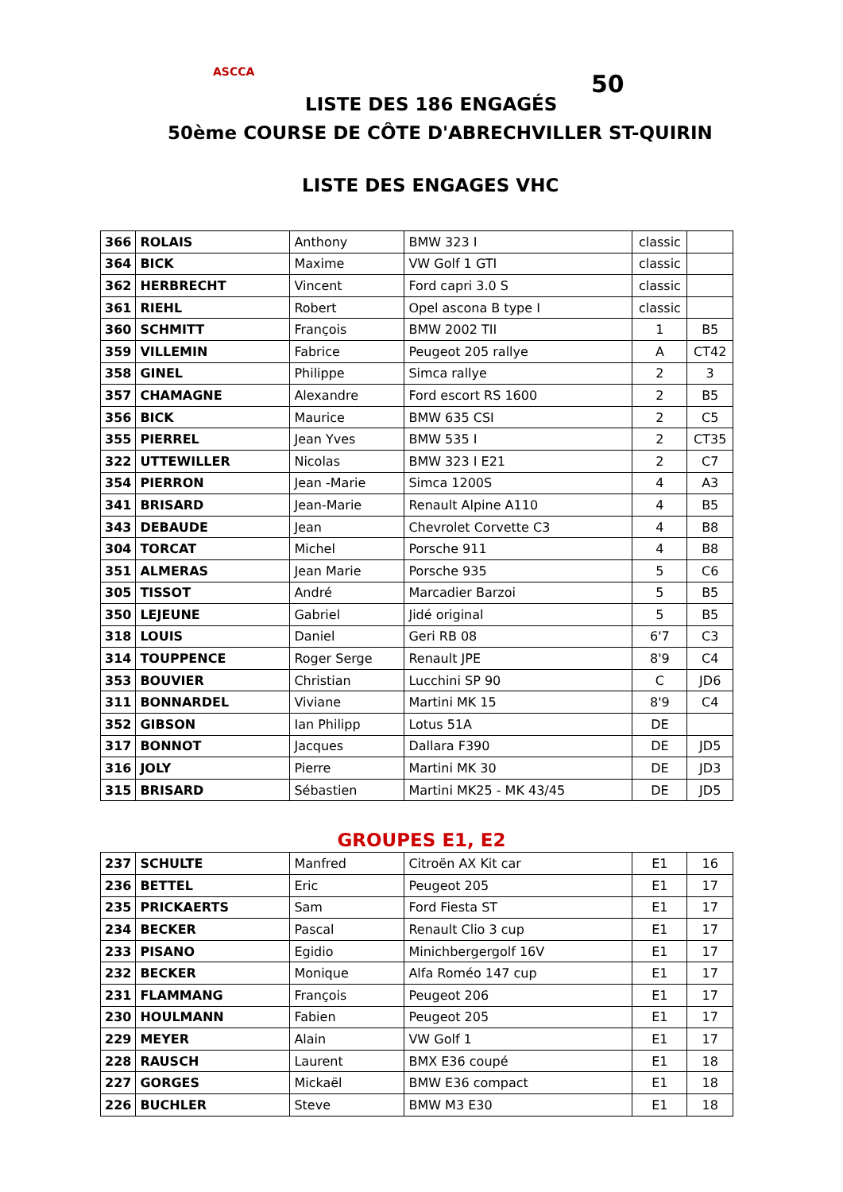ASCCA
LISTE DES 186 ENGAGÉS
50
50ème COURSE DE CÔTE D'ABRECHVILLER ST-QUIRIN
LISTE DES ENGAGES VHC
| 366 | ROLAIS | Anthony | BMW 323 I | classic | |
| 364 | BICK | Maxime | VW Golf 1 GTI | classic | |
| 362 | HERBRECHT | Vincent | Ford capri 3.0 S | classic | |
| 361 | RIEHL | Robert | Opel ascona B type I | classic | |
| 360 | SCHMITT | François | BMW 2002 TII | 1 | B5 |
| 359 | VILLEMIN | Fabrice | Peugeot 205 rallye | A | CT42 |
| 358 | GINEL | Philippe | Simca rallye | 2 | 3 |
| 357 | CHAMAGNE | Alexandre | Ford escort RS 1600 | 2 | B5 |
| 356 | BICK | Maurice | BMW 635 CSI | 2 | C5 |
| 355 | PIERREL | Jean Yves | BMW 535 I | 2 | CT35 |
| 322 | UTTEWILLER | Nicolas | BMW 323 I E21 | 2 | C7 |
| 354 | PIERRON | Jean -Marie | Simca 1200S | 4 | A3 |
| 341 | BRISARD | Jean-Marie | Renault Alpine A110 | 4 | B5 |
| 343 | DEBAUDE | Jean | Chevrolet Corvette C3 | 4 | B8 |
| 304 | TORCAT | Michel | Porsche 911 | 4 | B8 |
| 351 | ALMERAS | Jean Marie | Porsche 935 | 5 | C6 |
| 305 | TISSOT | André | Marcadier Barzoi | 5 | B5 |
| 350 | LEJEUNE | Gabriel | Jidé original | 5 | B5 |
| 318 | LOUIS | Daniel | Geri RB 08 | 6'7 | C3 |
| 314 | TOUPPENCE | Roger Serge | Renault JPE | 8'9 | C4 |
| 353 | BOUVIER | Christian | Lucchini SP 90 | C | JD6 |
| 311 | BONNARDEL | Viviane | Martini MK 15 | 8'9 | C4 |
| 352 | GIBSON | Ian Philipp | Lotus 51A | DE | |
| 317 | BONNOT | Jacques | Dallara F390 | DE | JD5 |
| 316 | JOLY | Pierre | Martini MK 30 | DE | JD3 |
| 315 | BRISARD | Sébastien | Martini MK25 - MK 43/45 | DE | JD5 |
GROUPES E1, E2
| 237 | SCHULTE | Manfred | Citroën AX Kit car | E1 | 16 |
| 236 | BETTEL | Eric | Peugeot 205 | E1 | 17 |
| 235 | PRICKAERTS | Sam | Ford Fiesta ST | E1 | 17 |
| 234 | BECKER | Pascal | Renault Clio 3 cup | E1 | 17 |
| 233 | PISANO | Egidio | Minichbergergolf 16V | E1 | 17 |
| 232 | BECKER | Monique | Alfa Roméo 147 cup | E1 | 17 |
| 231 | FLAMMANG | François | Peugeot 206 | E1 | 17 |
| 230 | HOULMANN | Fabien | Peugeot 205 | E1 | 17 |
| 229 | MEYER | Alain | VW Golf 1 | E1 | 17 |
| 228 | RAUSCH | Laurent | BMX E36 coupé | E1 | 18 |
| 227 | GORGES | Mickaël | BMW E36 compact | E1 | 18 |
| 226 | BUCHLER | Steve | BMW M3 E30 | E1 | 18 |